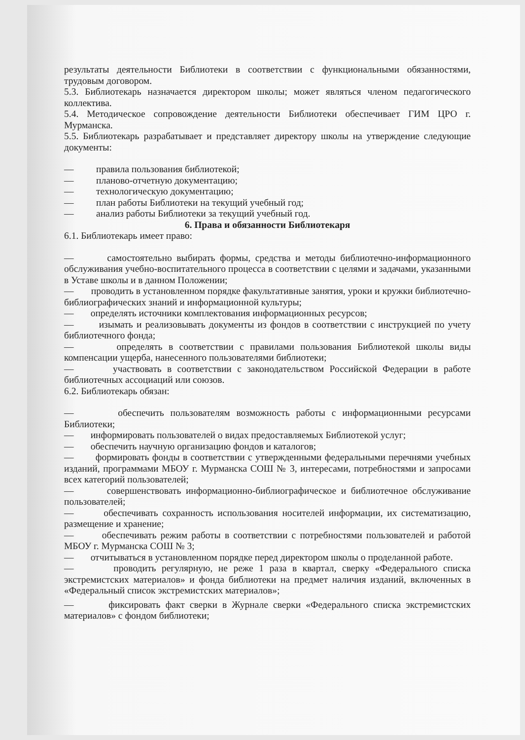результаты деятельности Библиотеки в соответствии с функциональными обязанностями, трудовым договором.
5.3. Библиотекарь назначается директором школы; может являться членом педагогического коллектива.
5.4. Методическое сопровождение деятельности Библиотеки обеспечивает ГИМ ЦРО г. Мурманска.
5.5. Библиотекарь разрабатывает и представляет директору школы на утверждение следующие документы:
— правила пользования библиотекой;
— планово-отчетную документацию;
— технологическую документацию;
— план работы Библиотеки на текущий учебный год;
— анализ работы Библиотеки за текущий учебный год.
6. Права и обязанности Библиотекаря
6.1. Библиотекарь имеет право:
— самостоятельно выбирать формы, средства и методы библиотечно-информационного обслуживания учебно-воспитательного процесса в соответствии с целями и задачами, указанными в Уставе школы и в данном Положении;
— проводить в установленном порядке факультативные занятия, уроки и кружки библиотечно-библиографических знаний и информационной культуры;
— определять источники комплектования информационных ресурсов;
— изымать и реализовывать документы из фондов в соответствии с инструкцией по учету библиотечного фонда;
— определять в соответствии с правилами пользования Библиотекой школы виды компенсации ущерба, нанесенного пользователями библиотеки;
— участвовать в соответствии с законодательством Российской Федерации в работе библиотечных ассоциаций или союзов.
6.2. Библиотекарь обязан:
— обеспечить пользователям возможность работы с информационными ресурсами Библиотеки;
— информировать пользователей о видах предоставляемых Библиотекой услуг;
— обеспечить научную организацию фондов и каталогов;
— формировать фонды в соответствии с утвержденными федеральными перечнями учебных изданий, программами МБОУ г. Мурманска СОШ № 3, интересами, потребностями и запросами всех категорий пользователей;
— совершенствовать информационно-библиографическое и библиотечное обслуживание пользователей;
— обеспечивать сохранность использования носителей информации, их систематизацию, размещение и хранение;
— обеспечивать режим работы в соответствии с потребностями пользователей и работой МБОУ г. Мурманска СОШ № 3;
— отчитываться в установленном порядке перед директором школы о проделанной работе.
— проводить регулярную, не реже 1 раза в квартал, сверку «Федерального списка экстремистских материалов» и фонда библиотеки на предмет наличия изданий, включенных в «Федеральный список экстремистских материалов»;
— фиксировать факт сверки в Журнале сверки «Федерального списка экстремистских материалов» с фондом библиотеки;